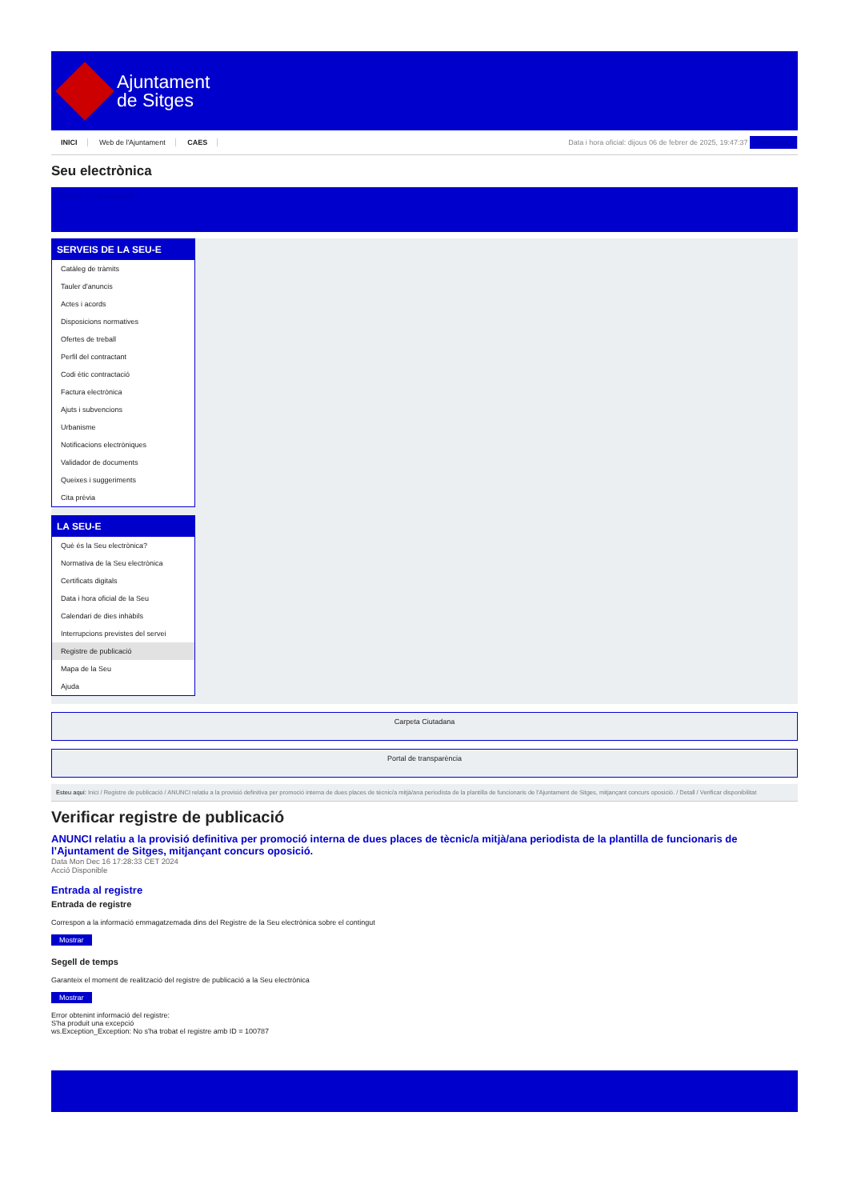Ajuntament
de Sitges
INICI Web de l'Ajuntament CAES
Data i hora oficial: dijous 06 de febrer de 2025, 19:47:37 Directorios
Seu electrònica
Obtenir còpia autèntica
SERVEIS DE LA SEU-E
Catàleg de tràmits
Tauler d'anuncis
Actes i acords
Disposicions normatives
Ofertes de treball
Perfil del contractant
Codi ètic contractació
Factura electrònica
Ajuts i subvencions
Urbanisme
Notificacions electròniques
Validador de documents
Queixes i suggeriments
Cita prèvia
LA SEU-E
Què és la Seu electrònica?
Normativa de la Seu electrònica
Certificats digitals
Data i hora oficial de la Seu
Calendari de dies inhàbils
Interrupcions previstes del servei
Registre de publicació
Mapa de la Seu
Ajuda
Carpeta Ciutadana
Portal de transparència
Esteu aquí: Inici / Registre de publicació / ANUNCI relatiu a la provisió definitiva per promoció interna de dues places de tècnic/a mitjà/ana periodista de la plantilla de funcionaris de l'Ajuntament de Sitges, mitjançant concurs oposició. / Detall / Verificar disponibilitat
Verificar registre de publicació
ANUNCI relatiu a la provisió definitiva per promoció interna de dues places de tècnic/a mitjà/ana periodista de la plantilla de funcionaris de l’Ajuntament de Sitges, mitjançant concurs oposició.
Data Mon Dec 16 17:28:33 CET 2024
Acció Disponible
Entrada al registre
Entrada de registre
Correspon a la informació emmagatzemada dins del Registre de la Seu electrònica sobre el contingut
Mostrar
Segell de temps
Garanteix el moment de realització del registre de publicació a la Seu electrònica
Mostrar
Error obtenint informació del registre:
S'ha produit una excepció
ws.Exception_Exception: No s'ha trobat el registre amb ID = 100787